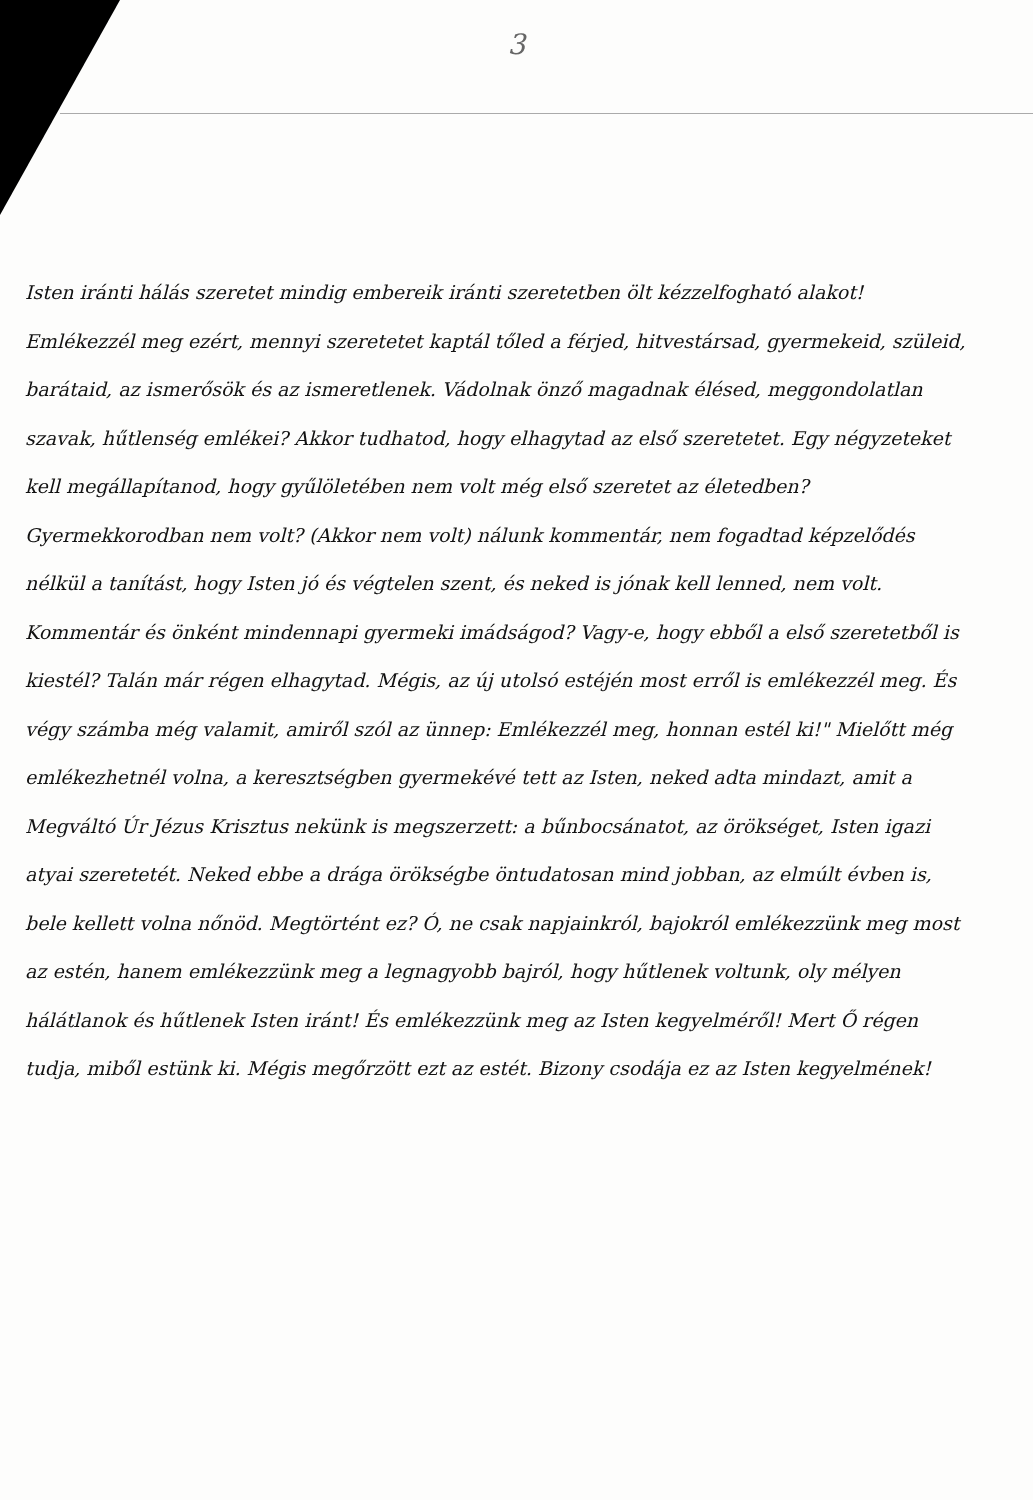3
Isten iránti hálás szeretet mindig embereik iránti szeretetben ölt kézzelfogható alakot! Emlékezzél meg ezért, mennyi szeretetet kaptál tőled a férjed, hitvestársad, gyermekeid, szüleid, barátaid, az ismerősök és az ismeretlenek. Vádolnak önző magadnak élésed, meggondolatlan szavak, hűtlenség emlékei? Akkor tudhatod, hogy elhagytad az első szeretetet. Egy négyzeteket kell megállapítanod, hogy gyűlöletében nem volt még első szeretet az életedben? Gyermekkorodban nem volt? (Akkor nem volt) nálunk kommentár, nem fogadtad képzelődés nélkül a tanítást, hogy Isten jó és végtelen szent, és neked is jónak kell lenned, nem volt. Kommentár és önként mindennapi gyermeki imádságod? Vagy-e, hogy ebből a első szeretetből is kiestél? Talán már régen elhagytad. Mégis, az új utolsó estéjén most erről is emlékezzél meg. És végy számba még valamit, amiről szól az ünnep: Emlékezzél meg, honnan estél ki!" Mielőtt még emlékezhetnél volna, a keresztségben gyermekévé tett az Isten, neked adta mindazt, amit a Megváltó Úr Jézus Krisztus nekünk is megszerzett: a bűnbocsánatot, az örökséget, Isten igazi atyai szeretetét. Neked ebbe a drága örökségbe öntudatosan mind jobban, az elmúlt évben is, bele kellett volna nőnöd. Megtörtént ez? Ó, ne csak napjainkról, bajokról emlékezzünk meg most az estén, hanem emlékezzünk meg a legnagyobb bajról, hogy hűtlenek voltunk, oly mélyen hálátlanok és hűtlenek Isten iránt! És emlékezzünk meg az Isten kegyelméről! Mert Ő régen tudja, miből estünk ki. Mégis megőrzött ezt az estét. Bizony csodája ez az Isten kegyelmének!